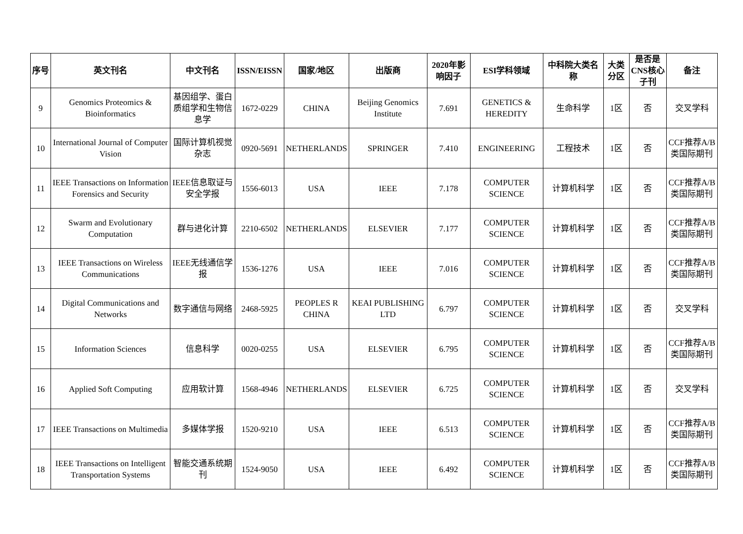| 序号 | 英文刊名 | 中文刊名 | ISSN/EISSN | 国家/地区 | 出版商 | 2020年影响因子 | ESI学科领域 | 中科院大类名称 | 大类分区 | 是否是CNS核心子刊 | 备注 |
| --- | --- | --- | --- | --- | --- | --- | --- | --- | --- | --- | --- |
| 9 | Genomics Proteomics & Bioinformatics | 基因组学、蛋白质组学和生物信息学 | 1672-0229 | CHINA | Beijing Genomics Institute | 7.691 | GENETICS & HEREDITY | 生命科学 | 1区 | 否 | 交叉学科 |
| 10 | International Journal of Computer Vision | 国际计算机视觉杂志 | 0920-5691 | NETHERLANDS | SPRINGER | 7.410 | ENGINEERING | 工程技术 | 1区 | 否 | CCF推荐A/B类国际期刊 |
| 11 | IEEE Transactions on Information Forensics and Security | IEEE信息取证与安全学报 | 1556-6013 | USA | IEEE | 7.178 | COMPUTER SCIENCE | 计算机科学 | 1区 | 否 | CCF推荐A/B类国际期刊 |
| 12 | Swarm and Evolutionary Computation | 群与进化计算 | 2210-6502 | NETHERLANDS | ELSEVIER | 7.177 | COMPUTER SCIENCE | 计算机科学 | 1区 | 否 | CCF推荐A/B类国际期刊 |
| 13 | IEEE Transactions on Wireless Communications | IEEE无线通信学报 | 1536-1276 | USA | IEEE | 7.016 | COMPUTER SCIENCE | 计算机科学 | 1区 | 否 | CCF推荐A/B类国际期刊 |
| 14 | Digital Communications and Networks | 数字通信与网络 | 2468-5925 | PEOPLES R CHINA | KEAI PUBLISHING LTD | 6.797 | COMPUTER SCIENCE | 计算机科学 | 1区 | 否 | 交叉学科 |
| 15 | Information Sciences | 信息科学 | 0020-0255 | USA | ELSEVIER | 6.795 | COMPUTER SCIENCE | 计算机科学 | 1区 | 否 | CCF推荐A/B类国际期刊 |
| 16 | Applied Soft Computing | 应用软计算 | 1568-4946 | NETHERLANDS | ELSEVIER | 6.725 | COMPUTER SCIENCE | 计算机科学 | 1区 | 否 | 交叉学科 |
| 17 | IEEE Transactions on Multimedia | 多媒体学报 | 1520-9210 | USA | IEEE | 6.513 | COMPUTER SCIENCE | 计算机科学 | 1区 | 否 | CCF推荐A/B类国际期刊 |
| 18 | IEEE Transactions on Intelligent Transportation Systems | 智能交通系统期刊 | 1524-9050 | USA | IEEE | 6.492 | COMPUTER SCIENCE | 计算机科学 | 1区 | 否 | CCF推荐A/B类国际期刊 |